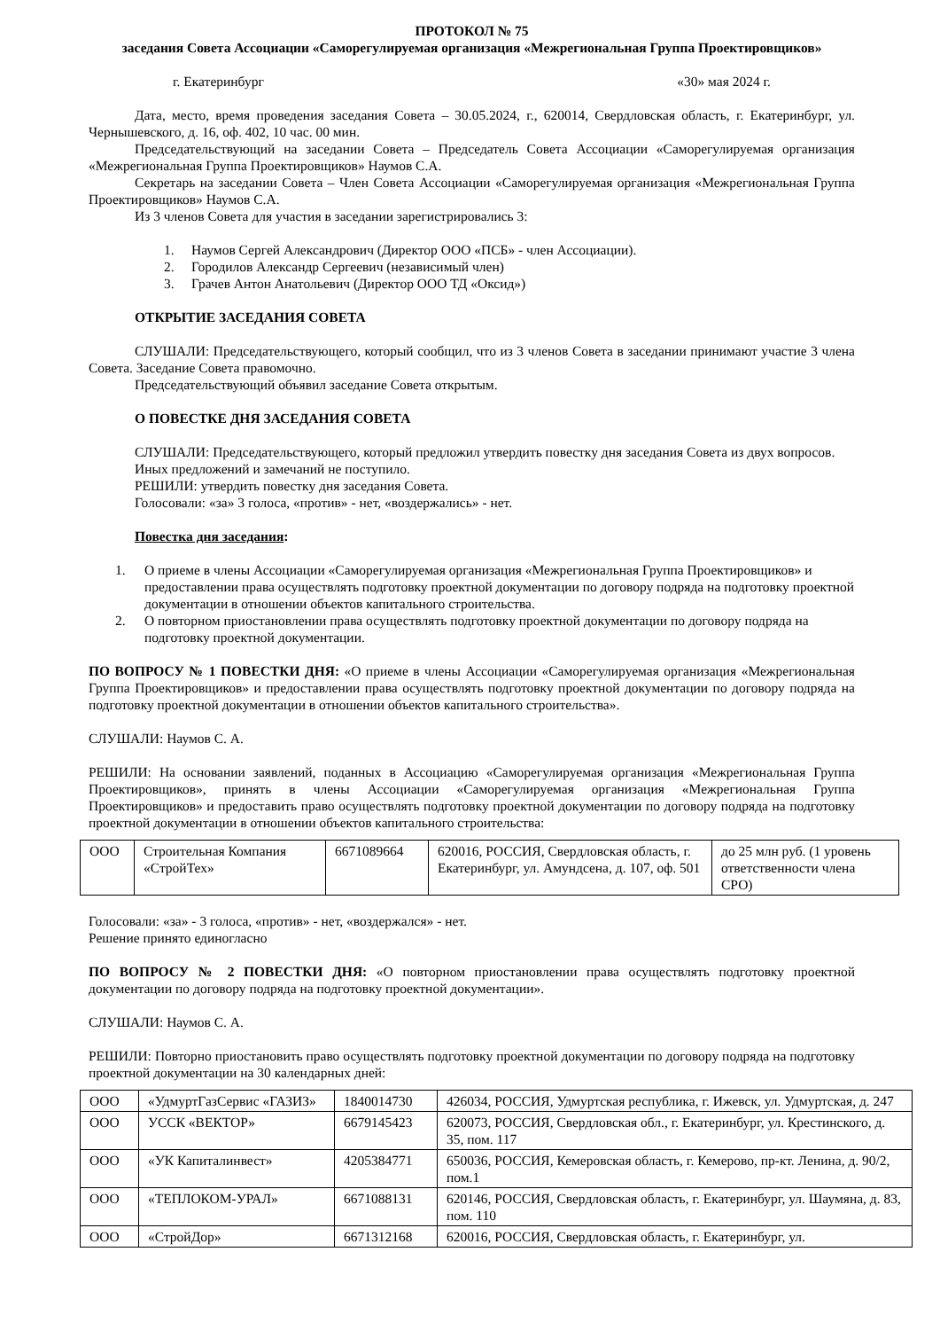ПРОТОКОЛ № 75
заседания Совета Ассоциации «Саморегулируемая организация «Межрегиональная Группа Проектировщиков»
г. Екатеринбург «30» мая 2024 г.
Дата, место, время проведения заседания Совета – 30.05.2024, г., 620014, Свердловская область, г. Екатеринбург, ул. Чернышевского, д. 16, оф. 402, 10 час. 00 мин.
Председательствующий на заседании Совета – Председатель Совета Ассоциации «Саморегулируемая организация «Межрегиональная Группа Проектировщиков» Наумов С.А.
Секретарь на заседании Совета – Член Совета Ассоциации «Саморегулируемая организация «Межрегиональная Группа Проектировщиков» Наумов С.А.
Из 3 членов Совета для участия в заседании зарегистрировались 3:
1. Наумов Сергей Александрович (Директор ООО «ПСБ» - член Ассоциации).
2. Городилов Александр Сергеевич (независимый член)
3. Грачев Антон Анатольевич (Директор ООО ТД «Оксид»)
ОТКРЫТИЕ ЗАСЕДАНИЯ СОВЕТА
СЛУШАЛИ: Председательствующего, который сообщил, что из 3 членов Совета в заседании принимают участие 3 члена Совета. Заседание Совета правомочно.
Председательствующий объявил заседание Совета открытым.
О ПОВЕСТКЕ ДНЯ ЗАСЕДАНИЯ СОВЕТА
СЛУШАЛИ: Председательствующего, который предложил утвердить повестку дня заседания Совета из двух вопросов.
Иных предложений и замечаний не поступило.
РЕШИЛИ: утвердить повестку дня заседания Совета.
Голосовали: «за» 3 голоса, «против» - нет, «воздержались» - нет.
Повестка дня заседания:
1. О приеме в члены Ассоциации «Саморегулируемая организация «Межрегиональная Группа Проектировщиков» и предоставлении права осуществлять подготовку проектной документации по договору подряда на подготовку проектной документации в отношении объектов капитального строительства.
2. О повторном приостановлении права осуществлять подготовку проектной документации по договору подряда на подготовку проектной документации.
ПО ВОПРОСУ № 1 ПОВЕСТКИ ДНЯ: «О приеме в члены Ассоциации «Саморегулируемая организация «Межрегиональная Группа Проектировщиков» и предоставлении права осуществлять подготовку проектной документации по договору подряда на подготовку проектной документации в отношении объектов капитального строительства».
СЛУШАЛИ: Наумов С. А.
РЕШИЛИ: На основании заявлений, поданных в Ассоциацию «Саморегулируемая организация «Межрегиональная Группа Проектировщиков», принять в члены Ассоциации «Саморегулируемая организация «Межрегиональная Группа Проектировщиков» и предоставить право осуществлять подготовку проектной документации по договору подряда на подготовку проектной документации в отношении объектов капитального строительства:
| ООО | Строительная Компания «СтройТех» | 6671089664 | 620016, РОССИЯ, Свердловская область, г. Екатеринбург, ул. Амундсена, д. 107, оф. 501 | до 25 млн руб. (1 уровень ответственности члена СРО) |
Голосовали: «за» - 3 голоса, «против» - нет, «воздержался» - нет.
Решение принято единогласно
ПО ВОПРОСУ № 2 ПОВЕСТКИ ДНЯ: «О повторном приостановлении права осуществлять подготовку проектной документации по договору подряда на подготовку проектной документации».
СЛУШАЛИ: Наумов С. А.
РЕШИЛИ: Повторно приостановить право осуществлять подготовку проектной документации по договору подряда на подготовку проектной документации на 30 календарных дней:
| ООО | «УдмуртГазСервис «ГАЗИЗ» | 1840014730 | 426034, РОССИЯ, Удмуртская республика, г. Ижевск, ул. Удмуртская, д. 247 |
| ООО | УССК «ВЕКТОР» | 6679145423 | 620073, РОССИЯ, Свердловская обл., г. Екатеринбург, ул. Крестинского, д. 35, пом. 117 |
| ООО | «УК Капиталинвест» | 4205384771 | 650036, РОССИЯ, Кемеровская область, г. Кемерово, пр-кт. Ленина, д. 90/2, пом.1 |
| ООО | «ТЕПЛОКОМ-УРАЛ» | 6671088131 | 620146, РОССИЯ, Свердловская область, г. Екатеринбург, ул. Шаумяна, д. 83, пом. 110 |
| ООО | «СтройДор» | 6671312168 | 620016, РОССИЯ, Свердловская область, г. Екатеринбург, ул. |